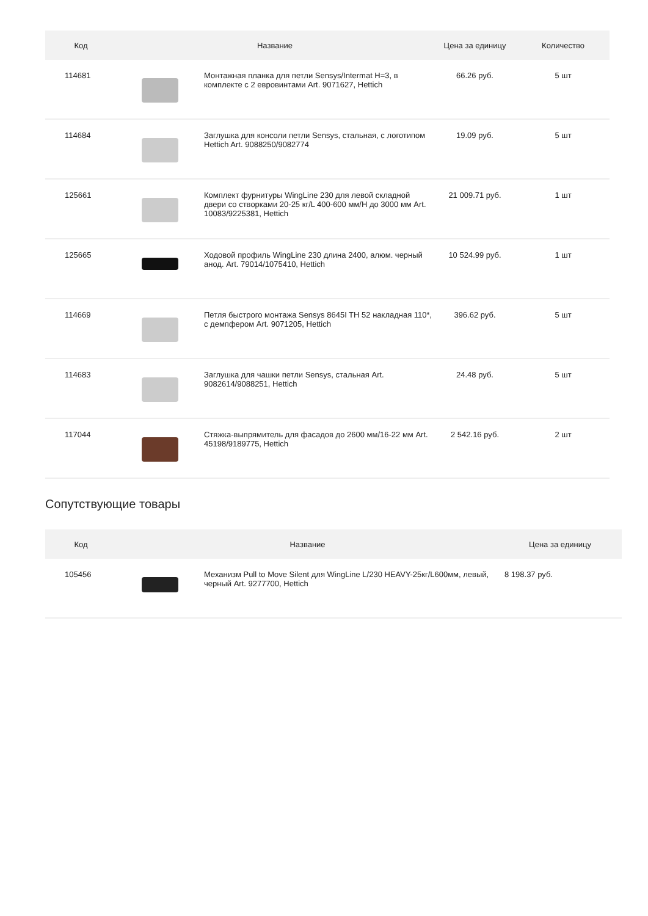| Код | Название | | Цена за единицу | Количество |
| --- | --- | --- | --- | --- |
| 114681 | | Монтажная планка для петли Sensys/Intermat H=3, в комплекте с 2 евровинтами Art. 9071627, Hettich | 66.26 руб. | 5 шт |
| 114684 | | Заглушка для консоли петли Sensys, стальная, с логотипом Hettich Art. 9088250/9082774 | 19.09 руб. | 5 шт |
| 125661 | | Комплект фурнитуры WingLine 230 для левой складной двери со створками 20-25 кг/L 400-600 мм/H до 3000 мм Art. 10083/9225381, Hettich | 21 009.71 руб. | 1 шт |
| 125665 | | Ходовой профиль WingLine 230 длина 2400, алюм. черный анод. Art. 79014/1075410, Hettich | 10 524.99 руб. | 1 шт |
| 114669 | | Петля быстрого монтажа Sensys 8645I TH 52 накладная 110*, с демпфером Art. 9071205, Hettich | 396.62 руб. | 5 шт |
| 114683 | | Заглушка для чашки петли Sensys, стальная Art. 9082614/9088251, Hettich | 24.48 руб. | 5 шт |
| 117044 | | Стяжка-выпрямитель для фасадов до 2600 мм/16-22 мм Art. 45198/9189775, Hettich | 2 542.16 руб. | 2 шт |
Сопутствующие товары
| Код | Название | | Цена за единицу |
| --- | --- | --- | --- |
| 105456 | | Механизм Pull to Move Silent для WingLine L/230 HEAVY-25кг/L600мм, левый, черный Art. 9277700, Hettich | 8 198.37 руб. |